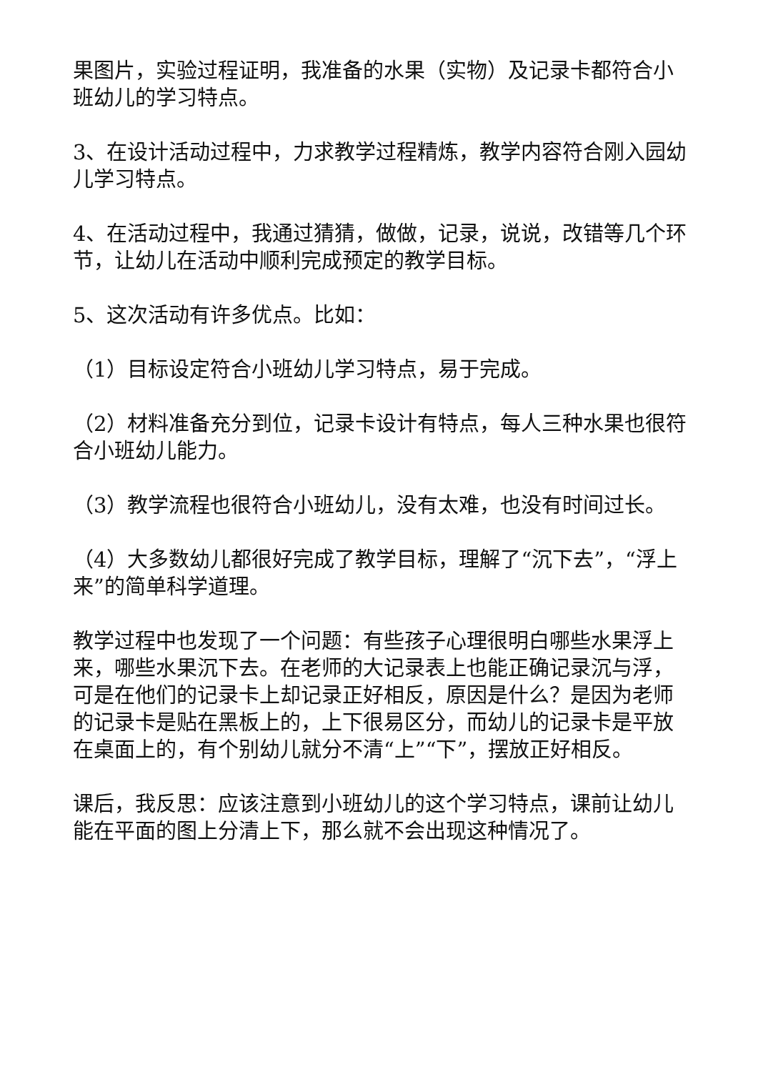果图片，实验过程证明，我准备的水果（实物）及记录卡都符合小班幼儿的学习特点。
3、在设计活动过程中，力求教学过程精炼，教学内容符合刚入园幼儿学习特点。
4、在活动过程中，我通过猜猜，做做，记录，说说，改错等几个环节，让幼儿在活动中顺利完成预定的教学目标。
5、这次活动有许多优点。比如：
（1）目标设定符合小班幼儿学习特点，易于完成。
（2）材料准备充分到位，记录卡设计有特点，每人三种水果也很符合小班幼儿能力。
（3）教学流程也很符合小班幼儿，没有太难，也没有时间过长。
（4）大多数幼儿都很好完成了教学目标，理解了“沉下去”，“浮上来”的简单科学道理。
教学过程中也发现了一个问题：有些孩子心理很明白哪些水果浮上来，哪些水果沉下去。在老师的大记录表上也能正确记录沉与浮，可是在他们的记录卡上却记录正好相反，原因是什么？是因为老师的记录卡是贴在黑板上的，上下很易区分，而幼儿的记录卡是平放在桌面上的，有个别幼儿就分不清“上”“下”，摆放正好相反。
课后，我反思：应该注意到小班幼儿的这个学习特点，课前让幼儿能在平面的图上分清上下，那么就不会出现这种情况了。